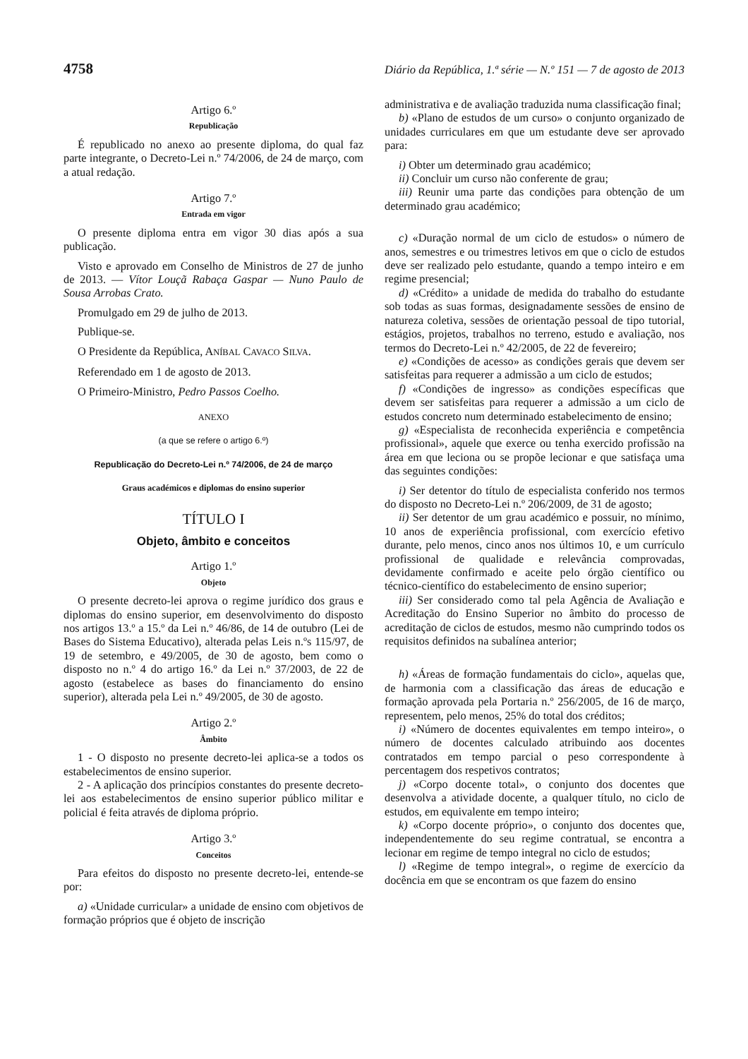4758 Diário da República, 1.ª série — N.º 151 — 7 de agosto de 2013
Artigo 6.º
Republicação
É republicado no anexo ao presente diploma, do qual faz parte integrante, o Decreto-Lei n.º 74/2006, de 24 de março, com a atual redação.
Artigo 7.º
Entrada em vigor
O presente diploma entra em vigor 30 dias após a sua publicação.
Visto e aprovado em Conselho de Ministros de 27 de junho de 2013. — Vítor Louçã Rabaça Gaspar — Nuno Paulo de Sousa Arrobas Crato.
Promulgado em 29 de julho de 2013.
Publique-se.
O Presidente da República, ANÍBAL CAVACO SILVA.
Referendado em 1 de agosto de 2013.
O Primeiro-Ministro, Pedro Passos Coelho.
ANEXO
(a que se refere o artigo 6.º)
Republicação do Decreto-Lei n.º 74/2006, de 24 de março
Graus académicos e diplomas do ensino superior
TÍTULO I
Objeto, âmbito e conceitos
Artigo 1.º
Objeto
O presente decreto-lei aprova o regime jurídico dos graus e diplomas do ensino superior, em desenvolvimento do disposto nos artigos 13.º a 15.º da Lei n.º 46/86, de 14 de outubro (Lei de Bases do Sistema Educativo), alterada pelas Leis n.ºs 115/97, de 19 de setembro, e 49/2005, de 30 de agosto, bem como o disposto no n.º 4 do artigo 16.º da Lei n.º 37/2003, de 22 de agosto (estabelece as bases do financiamento do ensino superior), alterada pela Lei n.º 49/2005, de 30 de agosto.
Artigo 2.º
Âmbito
1 - O disposto no presente decreto-lei aplica-se a todos os estabelecimentos de ensino superior.
2 - A aplicação dos princípios constantes do presente decreto-lei aos estabelecimentos de ensino superior público militar e policial é feita através de diploma próprio.
Artigo 3.º
Conceitos
Para efeitos do disposto no presente decreto-lei, entende-se por:
a) «Unidade curricular» a unidade de ensino com objetivos de formação próprios que é objeto de inscrição
administrativa e de avaliação traduzida numa classificação final;
b) «Plano de estudos de um curso» o conjunto organizado de unidades curriculares em que um estudante deve ser aprovado para:
i) Obter um determinado grau académico;
ii) Concluir um curso não conferente de grau;
iii) Reunir uma parte das condições para obtenção de um determinado grau académico;
c) «Duração normal de um ciclo de estudos» o número de anos, semestres e ou trimestres letivos em que o ciclo de estudos deve ser realizado pelo estudante, quando a tempo inteiro e em regime presencial;
d) «Crédito» a unidade de medida do trabalho do estudante sob todas as suas formas, designadamente sessões de ensino de natureza coletiva, sessões de orientação pessoal de tipo tutorial, estágios, projetos, trabalhos no terreno, estudo e avaliação, nos termos do Decreto-Lei n.º 42/2005, de 22 de fevereiro;
e) «Condições de acesso» as condições gerais que devem ser satisfeitas para requerer a admissão a um ciclo de estudos;
f) «Condições de ingresso» as condições específicas que devem ser satisfeitas para requerer a admissão a um ciclo de estudos concreto num determinado estabelecimento de ensino;
g) «Especialista de reconhecida experiência e competência profissional», aquele que exerce ou tenha exercido profissão na área em que leciona ou se propõe lecionar e que satisfaça uma das seguintes condições:
i) Ser detentor do título de especialista conferido nos termos do disposto no Decreto-Lei n.º 206/2009, de 31 de agosto;
ii) Ser detentor de um grau académico e possuir, no mínimo, 10 anos de experiência profissional, com exercício efetivo durante, pelo menos, cinco anos nos últimos 10, e um currículo profissional de qualidade e relevância comprovadas, devidamente confirmado e aceite pelo órgão científico ou técnico-científico do estabelecimento de ensino superior;
iii) Ser considerado como tal pela Agência de Avaliação e Acreditação do Ensino Superior no âmbito do processo de acreditação de ciclos de estudos, mesmo não cumprindo todos os requisitos definidos na subalínea anterior;
h) «Áreas de formação fundamentais do ciclo», aquelas que, de harmonia com a classificação das áreas de educação e formação aprovada pela Portaria n.º 256/2005, de 16 de março, representem, pelo menos, 25% do total dos créditos;
i) «Número de docentes equivalentes em tempo inteiro», o número de docentes calculado atribuindo aos docentes contratados em tempo parcial o peso correspondente à percentagem dos respetivos contratos;
j) «Corpo docente total», o conjunto dos docentes que desenvolva a atividade docente, a qualquer título, no ciclo de estudos, em equivalente em tempo inteiro;
k) «Corpo docente próprio», o conjunto dos docentes que, independentemente do seu regime contratual, se encontra a lecionar em regime de tempo integral no ciclo de estudos;
l) «Regime de tempo integral», o regime de exercício da docência em que se encontram os que fazem do ensino